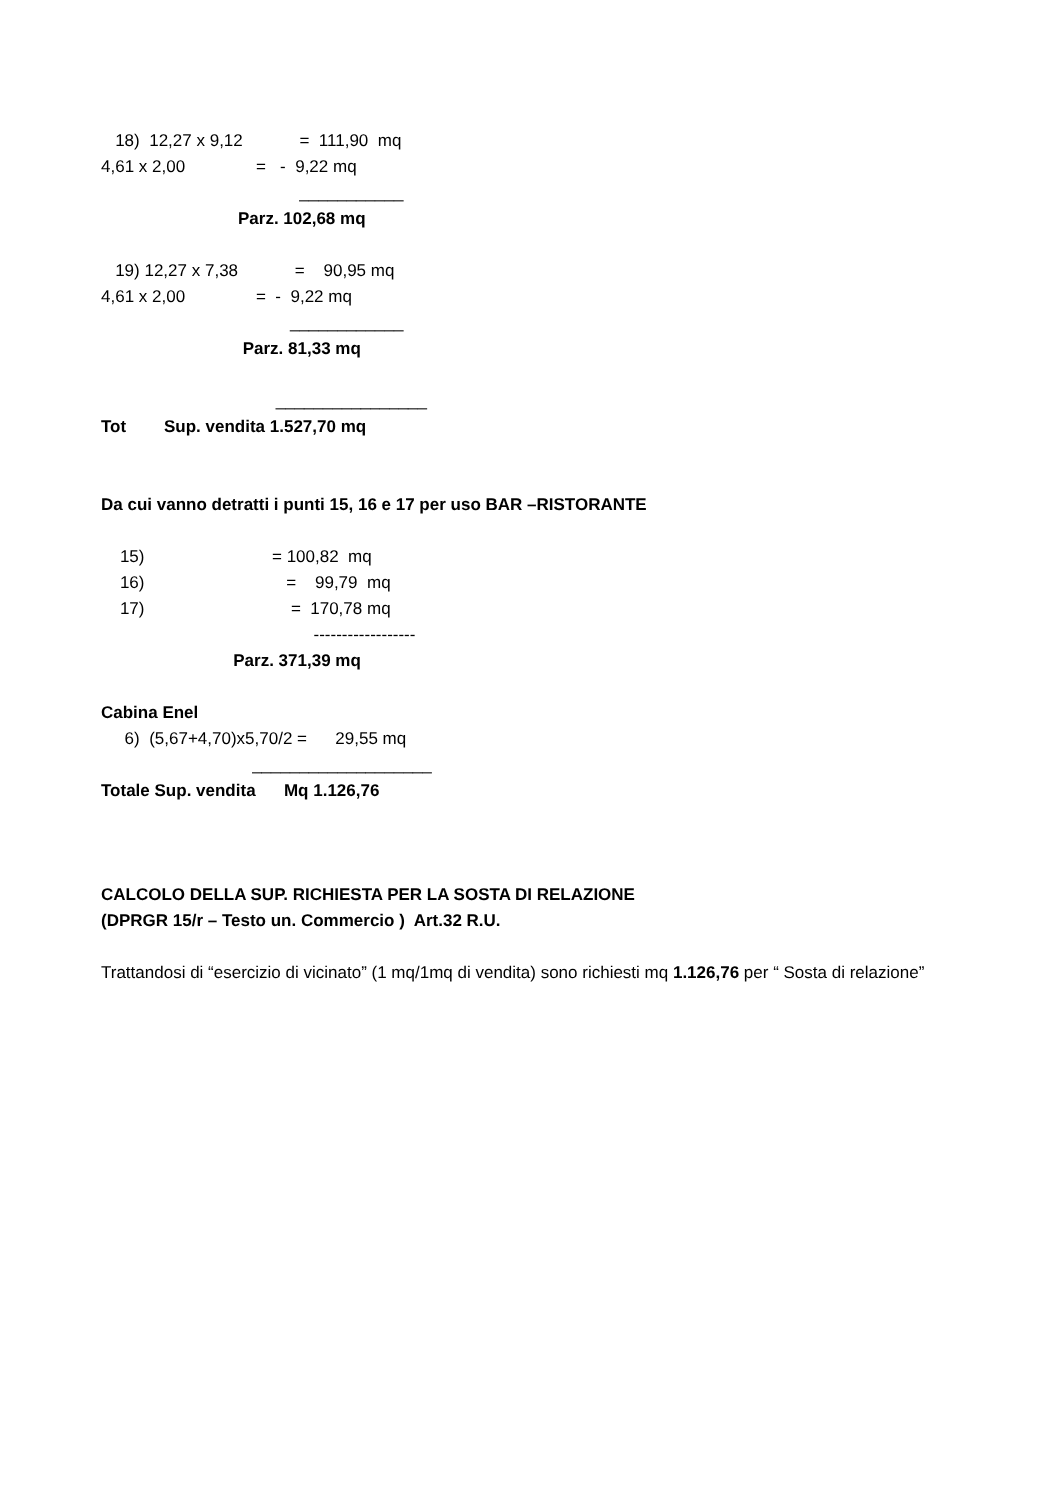18) 12,27 x 9,12 = 111,90 mq
4,61 x 2,00 = - 9,22 mq
___________
Parz. 102,68 mq
19) 12,27 x 7,38 = 90,95 mq
4,61 x 2,00 = - 9,22 mq
____________
Parz. 81,33 mq
________________
Tot Sup. vendita 1.527,70 mq
Da cui vanno detratti i punti 15, 16 e 17 per uso BAR –RISTORANTE
15) = 100,82 mq
16) = 99,79 mq
17) = 170,78 mq
------------------
Parz. 371,39 mq
Cabina Enel
6) (5,67+4,70)x5,70/2 = 29,55 mq
___________________
Totale Sup. vendita Mq 1.126,76
CALCOLO DELLA SUP. RICHIESTA PER LA SOSTA DI RELAZIONE
(DPRGR 15/r – Testo un. Commercio ) Art.32 R.U.
Trattandosi di “esercizio di vicinato” (1 mq/1mq di vendita) sono richiesti mq 1.126,76 per “ Sosta di relazione”